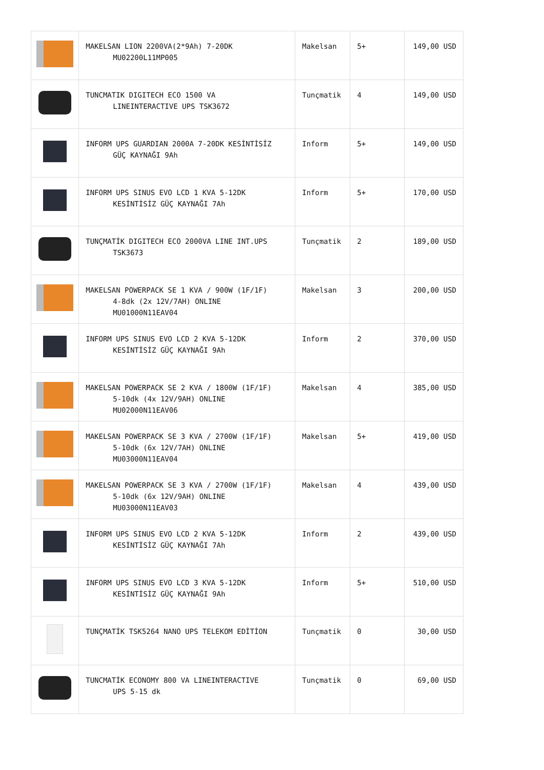| | MAKELSAN LION 2200VA(2*9Ah) 7-20DK MU02200L11MP005 | Makelsan | 5+ | 149,00 USD |
| | TUNCMATIK DIGITECH ECO 1500 VA LINEINTERACTIVE UPS TSK3672 | Tunçmatik | 4 | 149,00 USD |
| | INFORM UPS GUARDIAN 2000A 7-20DK KESİNTİSİZ GÜÇ KAYNAĞI 9Ah | Inform | 5+ | 149,00 USD |
| | INFORM UPS SINUS EVO LCD 1 KVA 5-12DK KESİNTİSİZ GÜÇ KAYNAĞI 7Ah | Inform | 5+ | 170,00 USD |
| | TUNÇMATİK DIGITECH ECO 2000VA LINE INT.UPS TSK3673 | Tunçmatik | 2 | 189,00 USD |
| | MAKELSAN POWERPACK SE 1 KVA / 900W (1F/1F) 4-8dk (2x 12V/7AH) ONLINE MU01000N11EAV04 | Makelsan | 3 | 200,00 USD |
| | INFORM UPS SINUS EVO LCD 2 KVA 5-12DK KESİNTİSİZ GÜÇ KAYNAĞI 9Ah | Inform | 2 | 370,00 USD |
| | MAKELSAN POWERPACK SE 2 KVA / 1800W (1F/1F) 5-10dk (4x 12V/9AH) ONLINE MU02000N11EAV06 | Makelsan | 4 | 385,00 USD |
| | MAKELSAN POWERPACK SE 3 KVA / 2700W (1F/1F) 5-10dk (6x 12V/7AH) ONLINE MU03000N11EAV04 | Makelsan | 5+ | 419,00 USD |
| | MAKELSAN POWERPACK SE 3 KVA / 2700W (1F/1F) 5-10dk (6x 12V/9AH) ONLINE MU03000N11EAV03 | Makelsan | 4 | 439,00 USD |
| | INFORM UPS SINUS EVO LCD 2 KVA 5-12DK KESİNTİSİZ GÜÇ KAYNAĞI 7Ah | Inform | 2 | 439,00 USD |
| | INFORM UPS SINUS EVO LCD 3 KVA 5-12DK KESİNTİSİZ GÜÇ KAYNAĞI 9Ah | Inform | 5+ | 510,00 USD |
| | TUNÇMATİK TSK5264 NANO UPS TELEKOM EDİTİON | Tunçmatik | 0 | 30,00 USD |
| | TUNCMATİK ECONOMY 800 VA LINEINTERACTIVE UPS 5-15 dk | Tunçmatik | 0 | 69,00 USD |